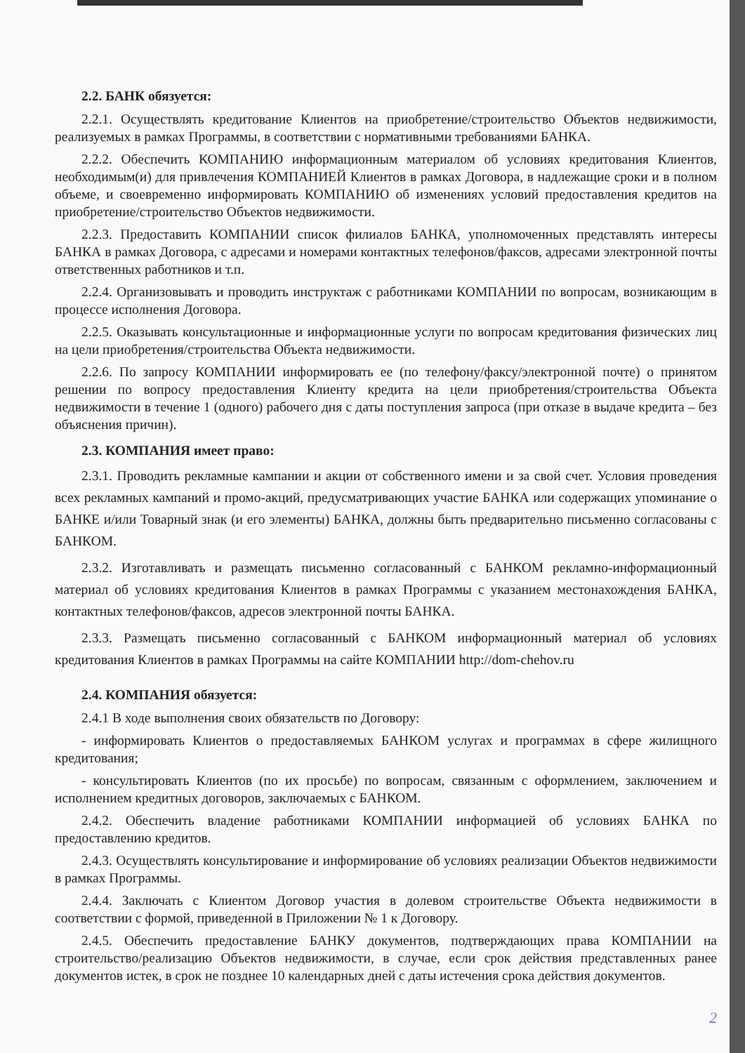2.2. БАНК обязуется:
2.2.1. Осуществлять кредитование Клиентов на приобретение/строительство Объектов недвижимости, реализуемых в рамках Программы, в соответствии с нормативными требованиями БАНКА.
2.2.2. Обеспечить КОМПАНИЮ информационным материалом об условиях кредитования Клиентов, необходимым(и) для привлечения КОМПАНИЕЙ Клиентов в рамках Договора, в надлежащие сроки и в полном объеме, и своевременно информировать КОМПАНИЮ об изменениях условий предоставления кредитов на приобретение/строительство Объектов недвижимости.
2.2.3. Предоставить КОМПАНИИ список филиалов БАНКА, уполномоченных представлять интересы БАНКА в рамках Договора, с адресами и номерами контактных телефонов/факсов, адресами электронной почты ответственных работников и т.п.
2.2.4. Организовывать и проводить инструктаж с работниками КОМПАНИИ по вопросам, возникающим в процессе исполнения Договора.
2.2.5. Оказывать консультационные и информационные услуги по вопросам кредитования физических лиц на цели приобретения/строительства Объекта недвижимости.
2.2.6. По запросу КОМПАНИИ информировать ее (по телефону/факсу/электронной почте) о принятом решении по вопросу предоставления Клиенту кредита на цели приобретения/строительства Объекта недвижимости в течение 1 (одного) рабочего дня с даты поступления запроса (при отказе в выдаче кредита – без объяснения причин).
2.3. КОМПАНИЯ имеет право:
2.3.1. Проводить рекламные кампании и акции от собственного имени и за свой счет. Условия проведения всех рекламных кампаний и промо-акций, предусматривающих участие БАНКА или содержащих упоминание о БАНКЕ и/или Товарный знак (и его элементы) БАНКА, должны быть предварительно письменно согласованы с БАНКОМ.
2.3.2. Изготавливать и размещать письменно согласованный с БАНКОМ рекламно-информационный материал об условиях кредитования Клиентов в рамках Программы с указанием местонахождения БАНКА, контактных телефонов/факсов, адресов электронной почты БАНКА.
2.3.3. Размещать письменно согласованный с БАНКОМ информационный материал об условиях кредитования Клиентов в рамках Программы на сайте КОМПАНИИ http://dom-chehov.ru
2.4. КОМПАНИЯ обязуется:
2.4.1 В ходе выполнения своих обязательств по Договору:
- информировать Клиентов о предоставляемых БАНКОМ услугах и программах в сфере жилищного кредитования;
- консультировать Клиентов (по их просьбе) по вопросам, связанным с оформлением, заключением и исполнением кредитных договоров, заключаемых с БАНКОМ.
2.4.2. Обеспечить владение работниками КОМПАНИИ информацией об условиях БАНКА по предоставлению кредитов.
2.4.3. Осуществлять консультирование и информирование об условиях реализации Объектов недвижимости в рамках Программы.
2.4.4. Заключать с Клиентом Договор участия в долевом строительстве Объекта недвижимости в соответствии с формой, приведенной в Приложении № 1 к Договору.
2.4.5. Обеспечить предоставление БАНКУ документов, подтверждающих права КОМПАНИИ на строительство/реализацию Объектов недвижимости, в случае, если срок действия представленных ранее документов истек, в срок не позднее 10 календарных дней с даты истечения срока действия документов.
2